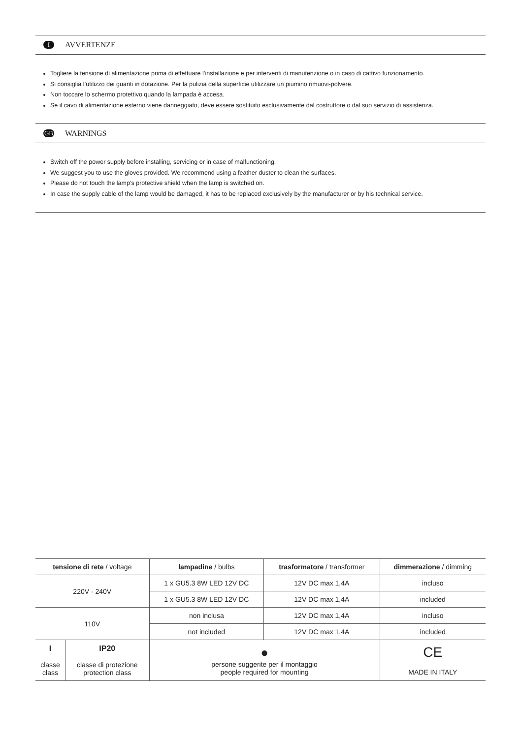I AVVERTENZE
Togliere la tensione di alimentazione prima di effettuare l’installazione e per interventi di manutenzione o in caso di cattivo funzionamento.
Si consiglia l’utilizzo dei guanti in dotazione. Per la pulizia della superficie utilizzare un piumino rimuovi-polvere.
Non toccare lo schermo protettivo quando la lampada è accesa.
Se il cavo di alimentazione esterno viene danneggiato, deve essere sostituito esclusivamente dal costruttore o dal suo servizio di assistenza.
GB WARNINGS
Switch off the power supply before installing, servicing or in case of malfunctioning.
We suggest you to use the gloves provided. We recommend using a feather duster to clean the surfaces.
Please do not touch the lamp’s protective shield when the lamp is switched on.
In case the supply cable of the lamp would be damaged, it has to be replaced exclusively by the manufacturer or by his technical service.
| tensione di rete / voltage | | lampadine / bulbs | trasformatore / transformer | dimmerazione / dimming |
| --- | --- | --- | --- | --- |
| 220V - 240V | | 1 x GU5.3 8W LED 12V DC | 12V DC max 1,4A | incluso |
| | | 1 x GU5.3 8W LED 12V DC | 12V DC max 1,4A | included |
| 110V | | non inclusa | 12V DC max 1,4A | incluso |
| | | not included | 12V DC max 1,4A | included |
| I classe class | IP20 classe di protezione protection class | ● persone suggerite per il montaggio people required for mounting | | CE MADE IN ITALY |